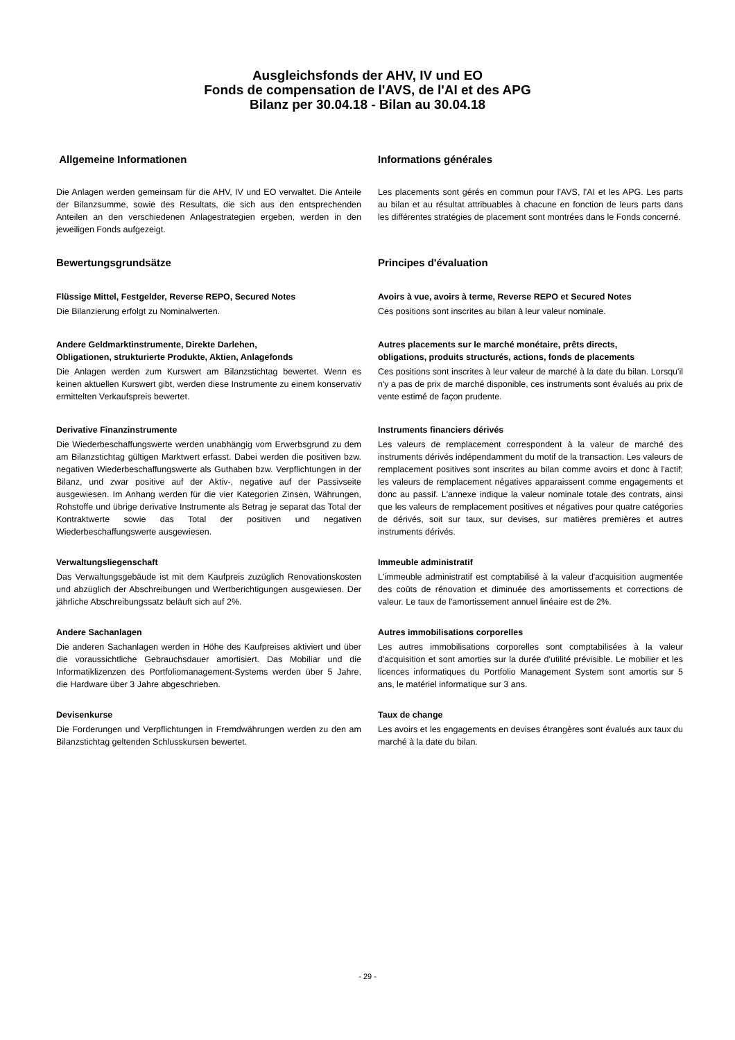Ausgleichsfonds der AHV, IV und EO
Fonds de compensation de l'AVS, de l'AI et des APG
Bilanz per 30.04.18 - Bilan au 30.04.18
Allgemeine Informationen Informations générales
Die Anlagen werden gemeinsam für die AHV, IV und EO verwaltet. Die Anteile der Bilanzsumme, sowie des Resultats, die sich aus den entsprechenden Anteilen an den verschiedenen Anlagestrategien ergeben, werden in den jeweiligen Fonds aufgezeigt.
Les placements sont gérés en commun pour l'AVS, l'AI et les APG. Les parts au bilan et au résultat attribuables à chacune en fonction de leurs parts dans les différentes stratégies de placement sont montrées dans le Fonds concerné.
Bewertungsgrundsätze Principes d'évaluation
Flüssige Mittel, Festgelder, Reverse REPO, Secured Notes
Die Bilanzierung erfolgt zu Nominalwerten.
Avoirs à vue, avoirs à terme, Reverse REPO et Secured Notes
Ces positions sont inscrites au bilan à leur valeur nominale.
Andere Geldmarktinstrumente, Direkte Darlehen,
Obligationen, strukturierte Produkte, Aktien, Anlagefonds
Die Anlagen werden zum Kurswert am Bilanzstichtag bewertet. Wenn es keinen aktuellen Kurswert gibt, werden diese Instrumente zu einem konservativ ermittelten Verkaufspreis bewertet.
Autres placements sur le marché monétaire, prêts directs,
obligations, produits structurés, actions, fonds de placements
Ces positions sont inscrites à leur valeur de marché à la date du bilan. Lorsqu'il n'y a pas de prix de marché disponible, ces instruments sont évalués au prix de vente estimé de façon prudente.
Derivative Finanzinstrumente
Die Wiederbeschaffungswerte werden unabhängig vom Erwerbsgrund zu dem am Bilanzstichtag gültigen Marktwert erfasst. Dabei werden die positiven bzw. negativen Wiederbeschaffungswerte als Guthaben bzw. Verpflichtungen in der Bilanz, und zwar positive auf der Aktiv-, negative auf der Passivseite ausgewiesen. Im Anhang werden für die vier Kategorien Zinsen, Währungen, Rohstoffe und übrige derivative Instrumente als Betrag je separat das Total der Kontraktwerte sowie das Total der positiven und negativen Wiederbeschaffungswerte ausgewiesen.
Instruments financiers dérivés
Les valeurs de remplacement correspondent à la valeur de marché des instruments dérivés indépendamment du motif de la transaction. Les valeurs de remplacement positives sont inscrites au bilan comme avoirs et donc à l'actif; les valeurs de remplacement négatives apparaissent comme engagements et donc au passif. L'annexe indique la valeur nominale totale des contrats, ainsi que les valeurs de remplacement positives et négatives pour quatre catégories de dérivés, soit sur taux, sur devises, sur matières premières et autres instruments dérivés.
Verwaltungsliegenschaft
Das Verwaltungsgebäude ist mit dem Kaufpreis zuzüglich Renovationskosten und abzüglich der Abschreibungen und Wertberichtigungen ausgewiesen. Der jährliche Abschreibungssatz beläuft sich auf 2%.
Immeuble administratif
L'immeuble administratif est comptabilisé à la valeur d'acquisition augmentée des coûts de rénovation et diminuée des amortissements et corrections de valeur. Le taux de l'amortissement annuel linéaire est de 2%.
Andere Sachanlagen
Die anderen Sachanlagen werden in Höhe des Kaufpreises aktiviert und über die voraussichtliche Gebrauchsdauer amortisiert. Das Mobiliar und die Informatiklizenzen des Portfoliomanagement-Systems werden über 5 Jahre, die Hardware über 3 Jahre abgeschrieben.
Autres immobilisations corporelles
Les autres immobilisations corporelles sont comptabilisées à la valeur d'acquisition et sont amorties sur la durée d'utilité prévisible. Le mobilier et les licences informatiques du Portfolio Management System sont amortis sur 5 ans, le matériel informatique sur 3 ans.
Devisenkurse
Die Forderungen und Verpflichtungen in Fremdwährungen werden zu den am Bilanzstichtag geltenden Schlusskursen bewertet.
Taux de change
Les avoirs et les engagements en devises étrangères sont évalués aux taux du marché à la date du bilan.
- 29 -